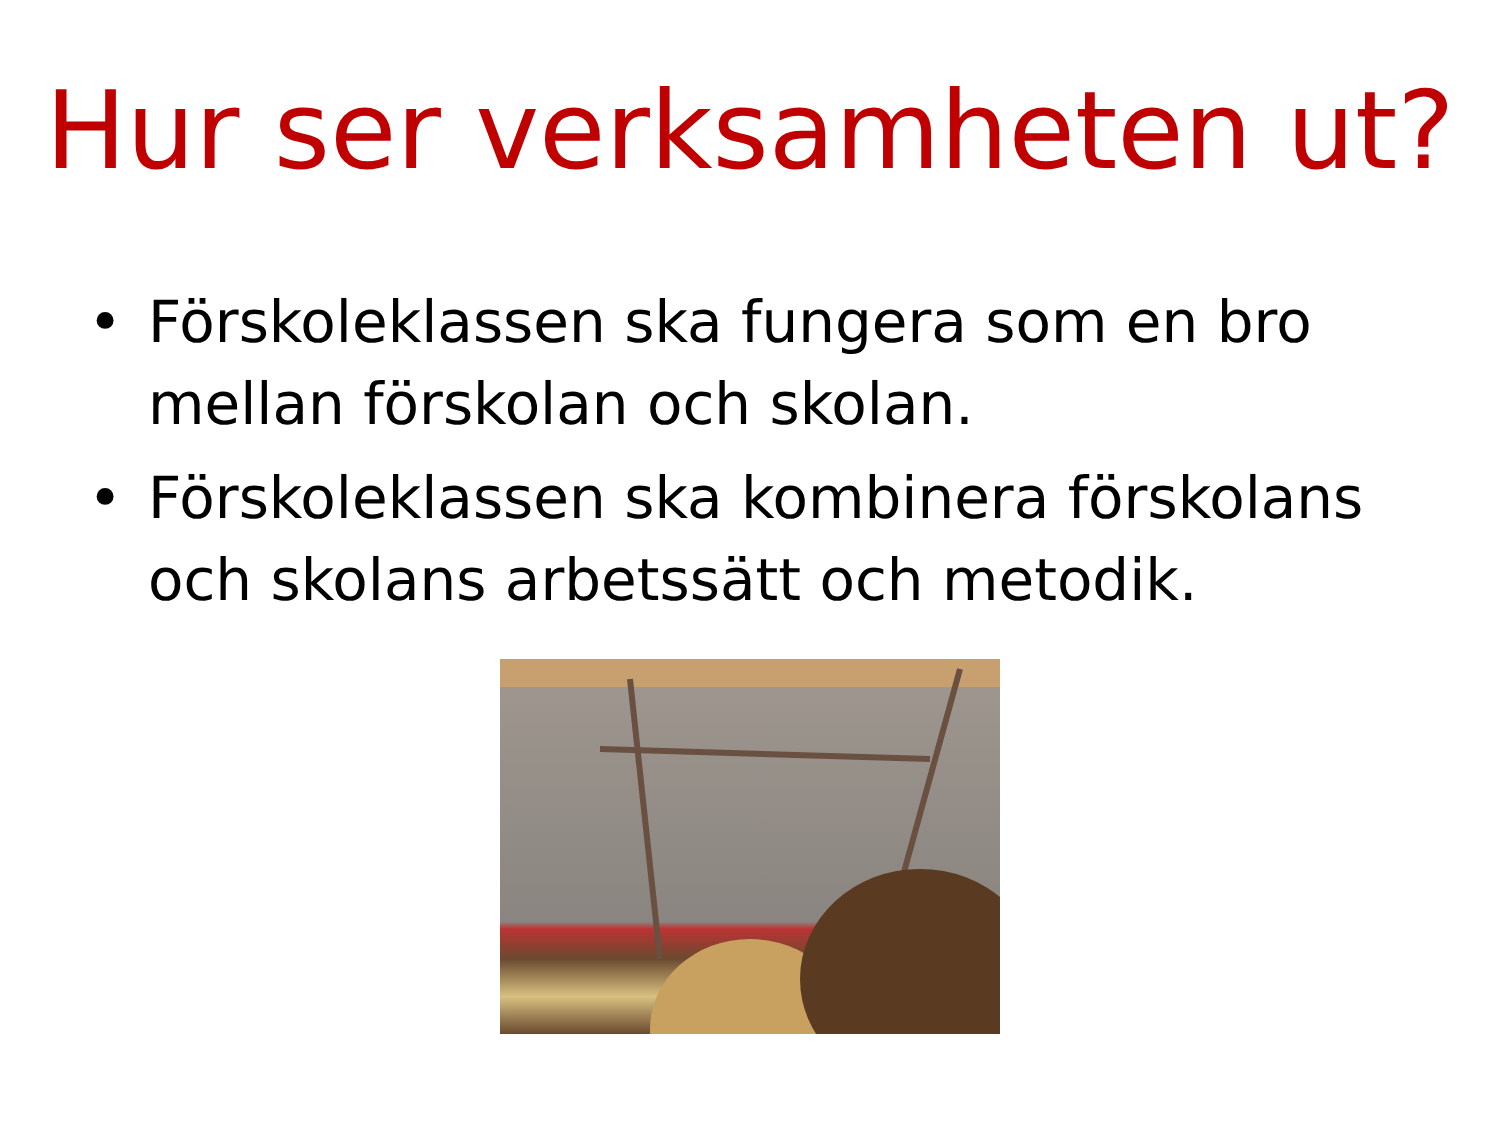Hur ser verksamheten ut?
• Förskoleklassen ska fungera som en bro mellan förskolan och skolan.
• Förskoleklassen ska kombinera förskolans och skolans arbetssätt och metodik.